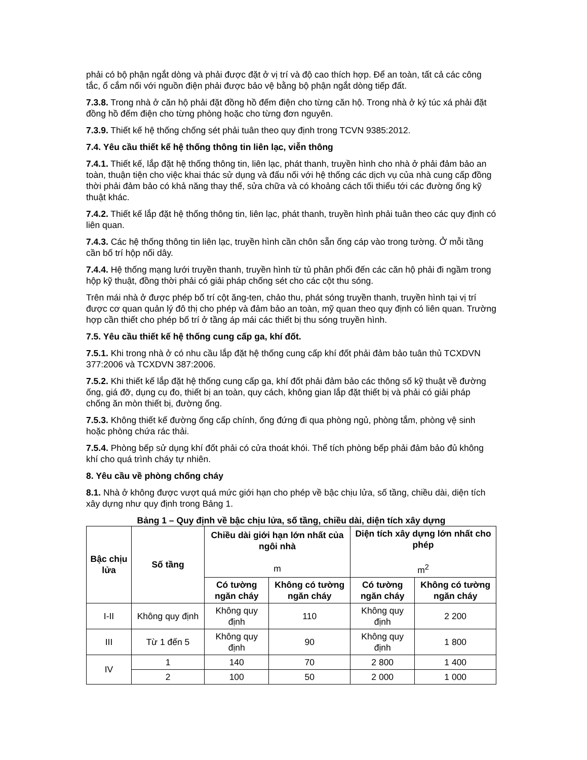phải có bộ phận ngắt dòng và phải được đặt ở vị trí và độ cao thích hợp. Để an toàn, tất cả các công tắc, ổ cắm nối với nguồn điện phải được bảo vệ bằng bộ phận ngắt dòng tiếp đất.
7.3.8. Trong nhà ở căn hộ phải đặt đồng hồ đếm điện cho từng căn hộ. Trong nhà ở ký túc xá phải đặt đồng hồ đếm điện cho từng phòng hoặc cho từng đơn nguyên.
7.3.9. Thiết kế hệ thống chống sét phải tuân theo quy định trong TCVN 9385:2012.
7.4. Yêu cầu thiết kế hệ thống thông tin liên lạc, viễn thông
7.4.1. Thiết kế, lắp đặt hệ thống thông tin, liên lạc, phát thanh, truyền hình cho nhà ở phải đảm bảo an toàn, thuận tiện cho việc khai thác sử dụng và đấu nối với hệ thống các dịch vụ của nhà cung cấp đồng thời phải đảm bảo có khả năng thay thế, sửa chữa và có khoảng cách tối thiểu tới các đường ống kỹ thuật khác.
7.4.2. Thiết kế lắp đặt hệ thống thông tin, liên lạc, phát thanh, truyền hình phải tuân theo các quy định có liên quan.
7.4.3. Các hệ thống thông tin liên lạc, truyền hình cần chôn sẵn ống cáp vào trong tường. Ở mỗi tầng cần bố trí hộp nối dây.
7.4.4. Hệ thống mạng lưới truyền thanh, truyền hình từ tủ phân phối đến các căn hộ phải đi ngầm trong hộp kỹ thuật, đồng thời phải có giải pháp chống sét cho các cột thu sóng.
Trên mái nhà ở được phép bố trí cột ăng-ten, chảo thu, phát sóng truyền thanh, truyền hình tại vị trí được cơ quan quản lý đô thị cho phép và đảm bảo an toàn, mỹ quan theo quy định có liên quan. Trường hợp cần thiết cho phép bố trí ở tầng áp mái các thiết bị thu sóng truyền hình.
7.5. Yêu cầu thiết kế hệ thống cung cấp ga, khí đốt.
7.5.1. Khi trong nhà ở có nhu cầu lắp đặt hệ thống cung cấp khí đốt phải đảm bảo tuân thủ TCXDVN 377:2006 và TCXDVN 387:2006.
7.5.2. Khi thiết kế lắp đặt hệ thống cung cấp ga, khí đốt phải đảm bảo các thông số kỹ thuật về đường ống, giá đỡ, dụng cụ đo, thiết bị an toàn, quy cách, không gian lắp đặt thiết bị và phải có giải pháp chống ăn mòn thiết bị, đường ống.
7.5.3. Không thiết kế đường ống cấp chính, ống đứng đi qua phòng ngủ, phòng tắm, phòng vệ sinh hoặc phòng chứa rác thải.
7.5.4. Phòng bếp sử dụng khí đốt phải có cửa thoát khói. Thể tích phòng bếp phải đảm bảo đủ không khí cho quá trình cháy tự nhiên.
8. Yêu cầu về phòng chống cháy
8.1. Nhà ở không được vượt quá mức giới hạn cho phép về bậc chịu lửa, số tầng, chiều dài, diện tích xây dựng như quy định trong Bảng 1.
Bảng 1 – Quy định về bậc chịu lửa, số tầng, chiều dài, diện tích xây dựng
| Bậc chịu lửa | Số tầng | Chiều dài giới hạn lớn nhất của ngôi nhà m | | Diện tích xây dựng lớn nhất cho phép m<sup>2</sup> | |
| --- | --- | --- | --- | --- | --- |
| | | Có tường ngăn cháy | Không có tường ngăn cháy | Có tường ngăn cháy | Không có tường ngăn cháy |
| I-II | Không quy định | Không quy định | 110 | Không quy định | 2 200 |
| III | Từ 1 đến 5 | Không quy định | 90 | Không quy định | 1 800 |
| IV | 1 | 140 | 70 | 2 800 | 1 400 |
| | 2 | 100 | 50 | 2 000 | 1 000 |